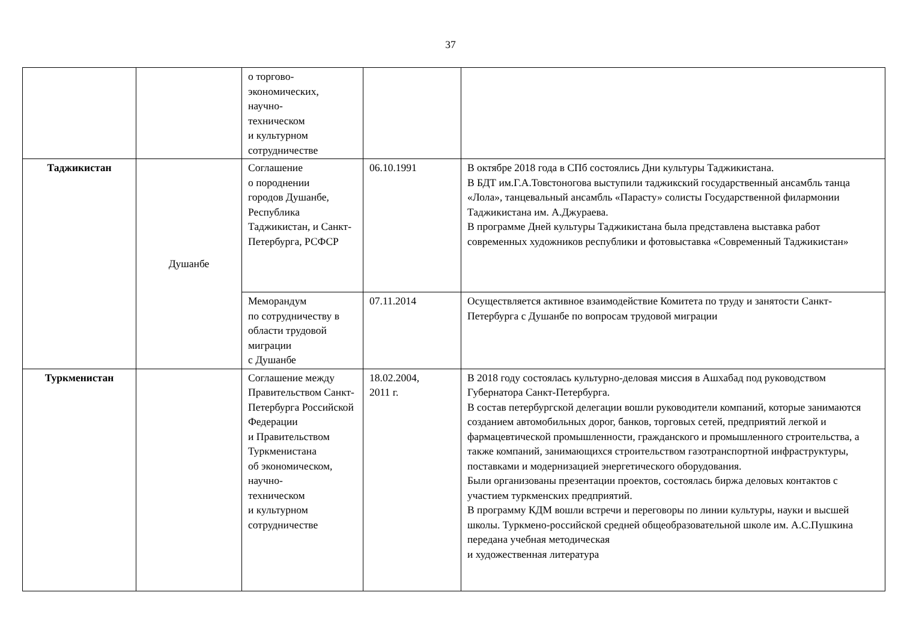37
| | | о торгово- экономических, научно- техническом и культурном сотрудничестве | | |
| Таджикистан | Душанбе | Соглашение о породнении городов Душанбе, Республика Таджикистан, и Санкт-Петербурга, РСФСР | 06.10.1991 | В октябре 2018 года в СПб состоялись Дни культуры Таджикистана. В БДТ им.Г.А.Товстоногова выступили таджикский государственный ансамбль танца «Лола», танцевальный ансамбль «Парасту» солисты Государственной филармонии Таджикистана им. А.Джураева. В программе Дней культуры Таджикистана была представлена выставка работ современных художников республики и фотовыставка «Современный Таджикистан» |
| | | Меморандум по сотрудничеству в области трудовой миграции с Душанбе | 07.11.2014 | Осуществляется активное взаимодействие Комитета по труду и занятости Санкт-Петербурга с Душанбе по вопросам трудовой миграции |
| Туркменистан | | Соглашение между Правительством Санкт-Петербурга Российской Федерации и Правительством Туркменистана об экономическом, научно- техническом и культурном сотрудничестве | 18.02.2004, 2011 г. | В 2018 году состоялась культурно-деловая миссия в Ашхабад под руководством Губернатора Санкт-Петербурга. В состав петербургской делегации вошли руководители компаний, которые занимаются созданием автомобильных дорог, банков, торговых сетей, предприятий легкой и фармацевтической промышленности, гражданского и промышленного строительства, а также компаний, занимающихся строительством газотранспортной инфраструктуры, поставками и модернизацией энергетического оборудования. Были организованы презентации проектов, состоялась биржа деловых контактов с участием туркменских предприятий. В программу КДМ вошли встречи и переговоры по линии культуры, науки и высшей школы. Туркмено-российской средней общеобразовательной школе им. А.С.Пушкина передана учебная методическая и художественная литература |